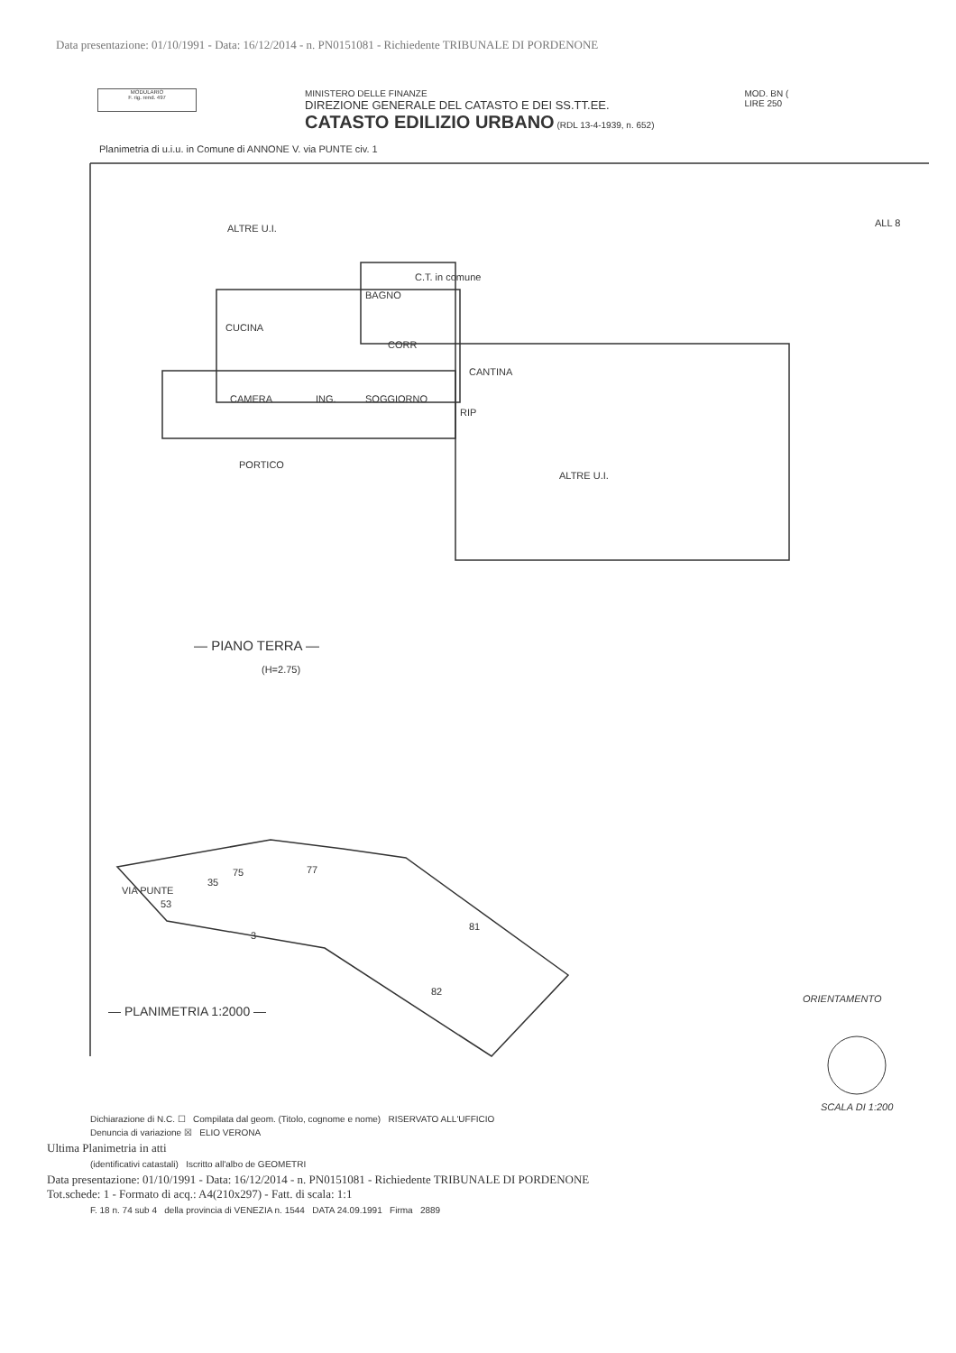Data presentazione: 01/10/1991 - Data: 16/12/2014 - n. PN0151081 - Richiedente TRIBUNALE DI PORDENONE
MODULARIO
F. rig. rend. 497
MINISTERO DELLE FINANZE
DIREZIONE GENERALE DEL CATASTO E DEI SS.TT.EE.
CATASTO EDILIZIO URBANO (RDL 13-4-1939, n. 652)
MOD. BN (
LIRE 250
Planimetria di u.i.u. in Comune di ANNONE V. via PUNTE civ. 1
ALTRE U.I.
ALL 8
C.T. in comune
BAGNO
CUCINA
CORR
CANTINA
CAMERA
ING.
SOGGIORNO
RIP
PORTICO
ALTRE U.I.
— PIANO TERRA —
(H=2.75)
VIA PUNTE
35
75
77
53
3
81
82
— PLANIMETRIA 1:2000 —
ORIENTAMENTO
SCALA DI 1:200
Dichiarazione di N.C. ☐ Compilata dal geom. (Titolo, cognome e nome) RISERVATO ALL'UFFICIO
Denuncia di variazione ☒ ELIO VERONA
Ultima Planimetria in atti
(identificativi catastali) Iscritto all'albo de GEOMETRI
Data presentazione: 01/10/1991 - Data: 16/12/2014 - n. PN0151081 - Richiedente TRIBUNALE DI PORDENONE
Tot.schede: 1 - Formato di acq.: A4(210x297) - Fatt. di scala: 1:1
F. 18 n. 74 sub 4 della provincia di VENEZIA n. 1544 DATA 24.09.1991 Firma 2889